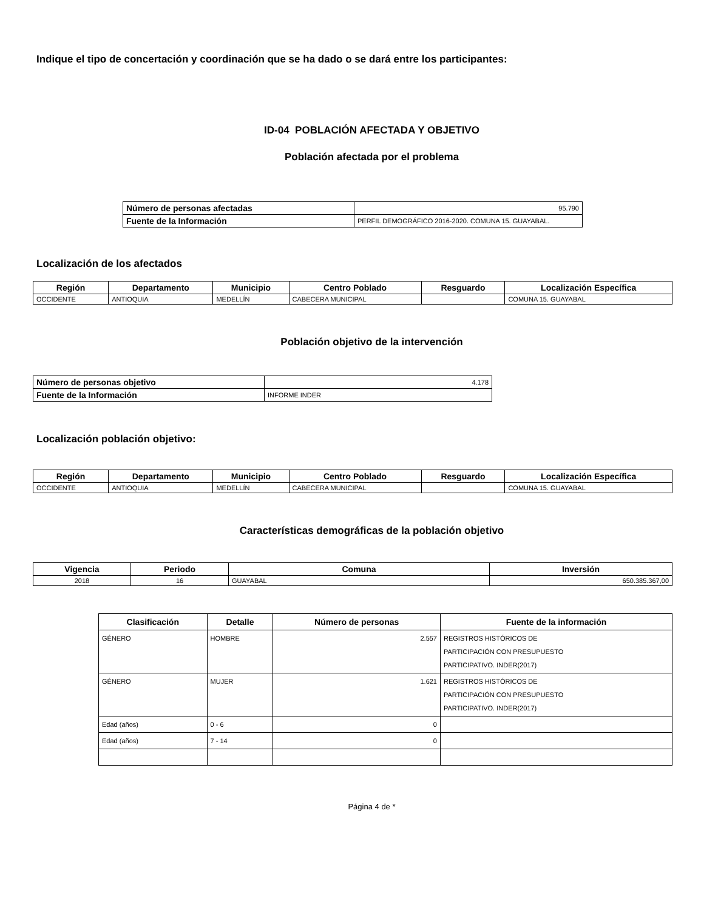Indique el tipo de concertación y coordinación que se ha dado o se dará entre los participantes:
ID-04 POBLACIÓN AFECTADA Y OBJETIVO
Población afectada por el problema
| Número de personas afectadas | 95.790 |
| Fuente de la Información | PERFIL DEMOGRÁFICO 2016-2020. COMUNA 15. GUAYABAL. |
Localización de los afectados
| Región | Departamento | Municipio | Centro Poblado | Resguardo | Localización Específica |
| --- | --- | --- | --- | --- | --- |
| OCCIDENTE | ANTIOQUIA | MEDELLÍN | CABECERA MUNICIPAL | | COMUNA 15. GUAYABAL |
Población objetivo de la intervención
| Número de personas objetivo | 4.178 |
| Fuente de la Información | INFORME INDER |
Localización población objetivo:
| Región | Departamento | Municipio | Centro Poblado | Resguardo | Localización Específica |
| --- | --- | --- | --- | --- | --- |
| OCCIDENTE | ANTIOQUIA | MEDELLÍN | CABECERA MUNICIPAL | | COMUNA 15. GUAYABAL |
Características demográficas de la población objetivo
| Vigencia | Periodo | Comuna | Inversión |
| --- | --- | --- | --- |
| 2018 | 16 | GUAYABAL | 650.385.367,00 |
| Clasificación | Detalle | Número de personas | Fuente de la información |
| --- | --- | --- | --- |
| GÉNERO | HOMBRE | 2.557 | REGISTROS HISTÓRICOS DE PARTICIPACIÓN CON PRESUPUESTO PARTICIPATIVO. INDER(2017) |
| GÉNERO | MUJER | 1.621 | REGISTROS HISTÓRICOS DE PARTICIPACIÓN CON PRESUPUESTO PARTICIPATIVO. INDER(2017) |
| Edad (años) | 0 - 6 | 0 | |
| Edad (años) | 7 - 14 | 0 | |
Página 4 de *